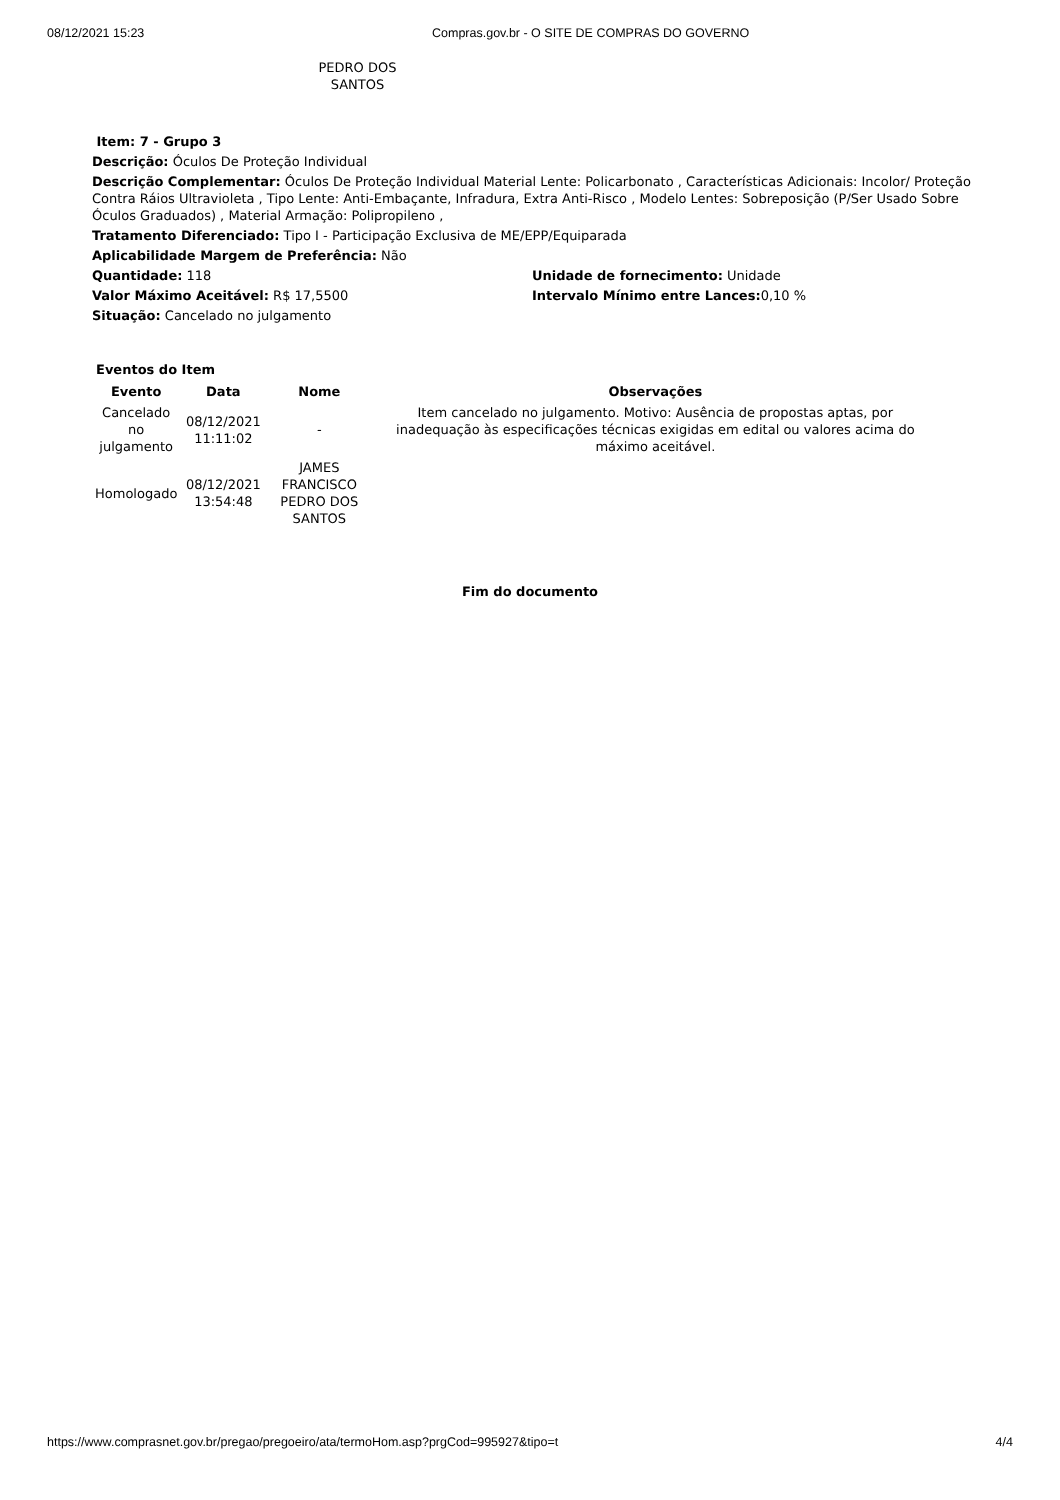08/12/2021 15:23 Compras.gov.br - O SITE DE COMPRAS DO GOVERNO
PEDRO DOS SANTOS
Item: 7 - Grupo 3
Descrição: Óculos De Proteção Individual
Descrição Complementar: Óculos De Proteção Individual Material Lente: Policarbonato , Características Adicionais: Incolor/ Proteção Contra Ráios Ultravioleta , Tipo Lente: Anti-Embaçante, Infradura, Extra Anti-Risco , Modelo Lentes: Sobreposição (P/Ser Usado Sobre Óculos Graduados) , Material Armação: Polipropileno ,
Tratamento Diferenciado: Tipo I - Participação Exclusiva de ME/EPP/Equiparada
Aplicabilidade Margem de Preferência: Não
Quantidade: 118 Unidade de fornecimento: Unidade
Valor Máximo Aceitável: R$ 17,5500 Intervalo Mínimo entre Lances: 0,10 %
Situação: Cancelado no julgamento
Eventos do Item
| Evento | Data | Nome | Observações |
| --- | --- | --- | --- |
| Cancelado no julgamento | 08/12/2021 11:11:02 | - | Item cancelado no julgamento. Motivo: Ausência de propostas aptas, por inadequação às especificações técnicas exigidas em edital ou valores acima do máximo aceitável. |
| Homologado | 08/12/2021 13:54:48 | JAMES FRANCISCO PEDRO DOS SANTOS | |
Fim do documento
https://www.comprasnet.gov.br/pregao/pregoeiro/ata/termoHom.asp?prgCod=995927&tipo=t 4/4